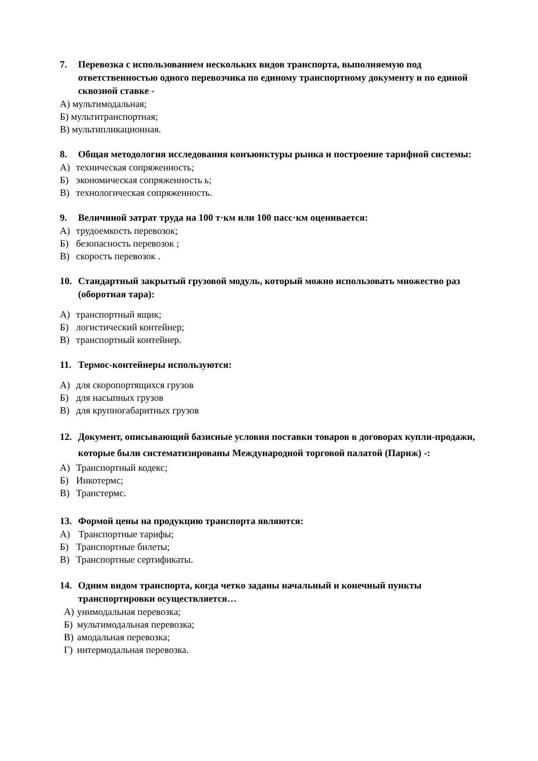7. Перевозка с использованием нескольких видов транспорта, выполняемую под ответственностью одного перевозчика по единому транспортному документу и по единой сквозной ставке -
А) мультимодальная;
Б) мультитранспортная;
В) мультипликационная.
8. Общая методология исследования конъюнктуры рынка и построение тарифной системы:
А) техническая сопряженность;
Б) экономическая сопряженность ь;
В) технологическая сопряженность.
9. Величиной затрат труда на 100 т·км или 100 пасс·км оценивается:
А) трудоемкость перевозок;
Б) безопасность перевозок ;
В) скорость перевозок .
10. Стандартный закрытый грузовой модуль, который можно использовать множество раз (оборотная тара):
А) транспортный ящик;
Б) логистический контейнер;
В) транспортный контейнер.
11. Термос-контейнеры используются:
А) для скоропортящихся грузов
Б) для насыпных грузов
В) для крупногабаритных грузов
12. Документ, описывающий базисные условия поставки товаров в договорах купли-продажи, которые были систематизированы Международной торговой палатой (Париж) -:
А) Транспортный кодекс;
Б) Инкотермс;
В) Транстермс.
13. Формой цены на продукцию транспорта являются:
А) Транспортные тарифы;
Б) Транспортные билеты;
В) Транспортные сертификаты.
14. Одним видом транспорта, когда четко заданы начальный и конечный пункты транспортировки осуществляется…
А) унимодальная перевозка;
Б) мультимодальная перевозка;
В) амодальная перевозка;
Г) интермодальная перевозка.